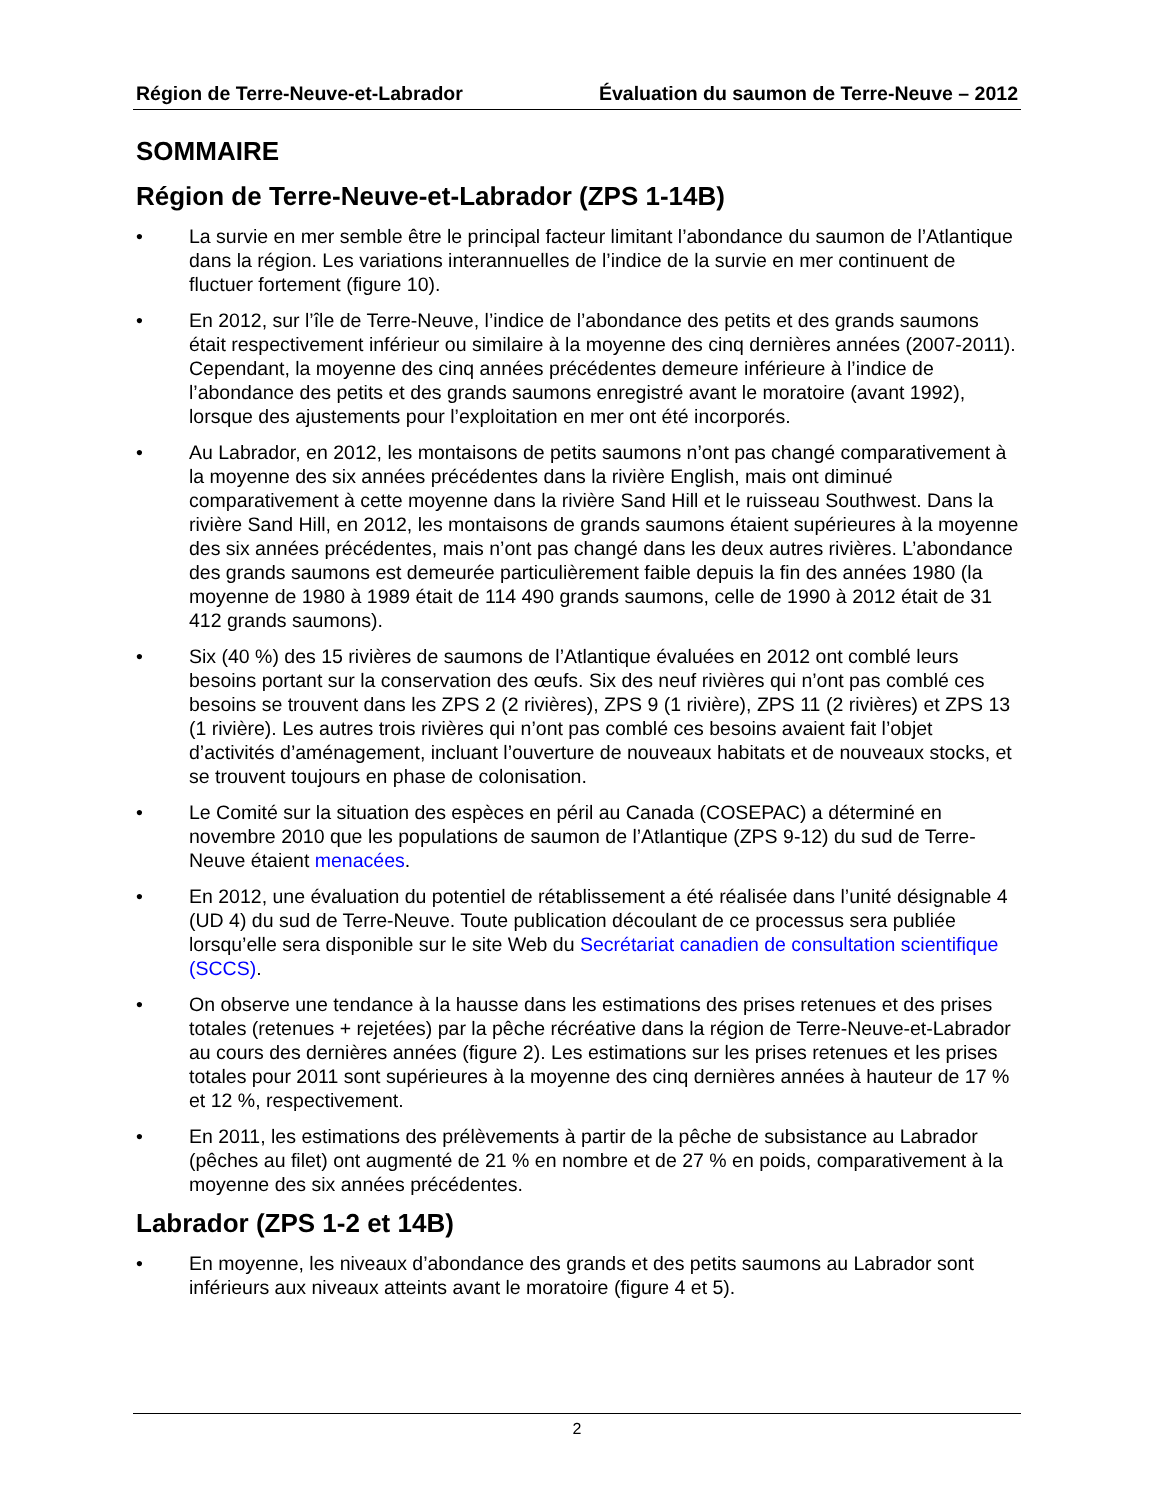Région de Terre-Neuve-et-Labrador Évaluation du saumon de Terre-Neuve – 2012
SOMMAIRE
Région de Terre-Neuve-et-Labrador (ZPS 1-14B)
• La survie en mer semble être le principal facteur limitant l’abondance du saumon de l’Atlantique dans la région. Les variations interannuelles de l’indice de la survie en mer continuent de fluctuer fortement (figure 10).
• En 2012, sur l’île de Terre-Neuve, l’indice de l’abondance des petits et des grands saumons était respectivement inférieur ou similaire à la moyenne des cinq dernières années (2007-2011). Cependant, la moyenne des cinq années précédentes demeure inférieure à l’indice de l’abondance des petits et des grands saumons enregistré avant le moratoire (avant 1992), lorsque des ajustements pour l’exploitation en mer ont été incorporés.
• Au Labrador, en 2012, les montaisons de petits saumons n’ont pas changé comparativement à la moyenne des six années précédentes dans la rivière English, mais ont diminué comparativement à cette moyenne dans la rivière Sand Hill et le ruisseau Southwest. Dans la rivière Sand Hill, en 2012, les montaisons de grands saumons étaient supérieures à la moyenne des six années précédentes, mais n’ont pas changé dans les deux autres rivières. L’abondance des grands saumons est demeurée particulièrement faible depuis la fin des années 1980 (la moyenne de 1980 à 1989 était de 114 490 grands saumons, celle de 1990 à 2012 était de 31 412 grands saumons).
• Six (40 %) des 15 rivières de saumons de l’Atlantique évaluées en 2012 ont comblé leurs besoins portant sur la conservation des œufs. Six des neuf rivières qui n’ont pas comblé ces besoins se trouvent dans les ZPS 2 (2 rivières), ZPS 9 (1 rivière), ZPS 11 (2 rivières) et ZPS 13 (1 rivière). Les autres trois rivières qui n’ont pas comblé ces besoins avaient fait l’objet d’activités d’aménagement, incluant l’ouverture de nouveaux habitats et de nouveaux stocks, et se trouvent toujours en phase de colonisation.
• Le Comité sur la situation des espèces en péril au Canada (COSEPAC) a déterminé en novembre 2010 que les populations de saumon de l’Atlantique (ZPS 9-12) du sud de Terre-Neuve étaient menacées.
• En 2012, une évaluation du potentiel de rétablissement a été réalisée dans l’unité désignable 4 (UD 4) du sud de Terre-Neuve. Toute publication découlant de ce processus sera publiée lorsqu’elle sera disponible sur le site Web du Secrétariat canadien de consultation scientifique (SCCS).
• On observe une tendance à la hausse dans les estimations des prises retenues et des prises totales (retenues + rejetées) par la pêche récréative dans la région de Terre-Neuve-et-Labrador au cours des dernières années (figure 2). Les estimations sur les prises retenues et les prises totales pour 2011 sont supérieures à la moyenne des cinq dernières années à hauteur de 17 % et 12 %, respectivement.
• En 2011, les estimations des prélèvements à partir de la pêche de subsistance au Labrador (pêches au filet) ont augmenté de 21 % en nombre et de 27 % en poids, comparativement à la moyenne des six années précédentes.
Labrador (ZPS 1-2 et 14B)
• En moyenne, les niveaux d’abondance des grands et des petits saumons au Labrador sont inférieurs aux niveaux atteints avant le moratoire (figure 4 et 5).
2